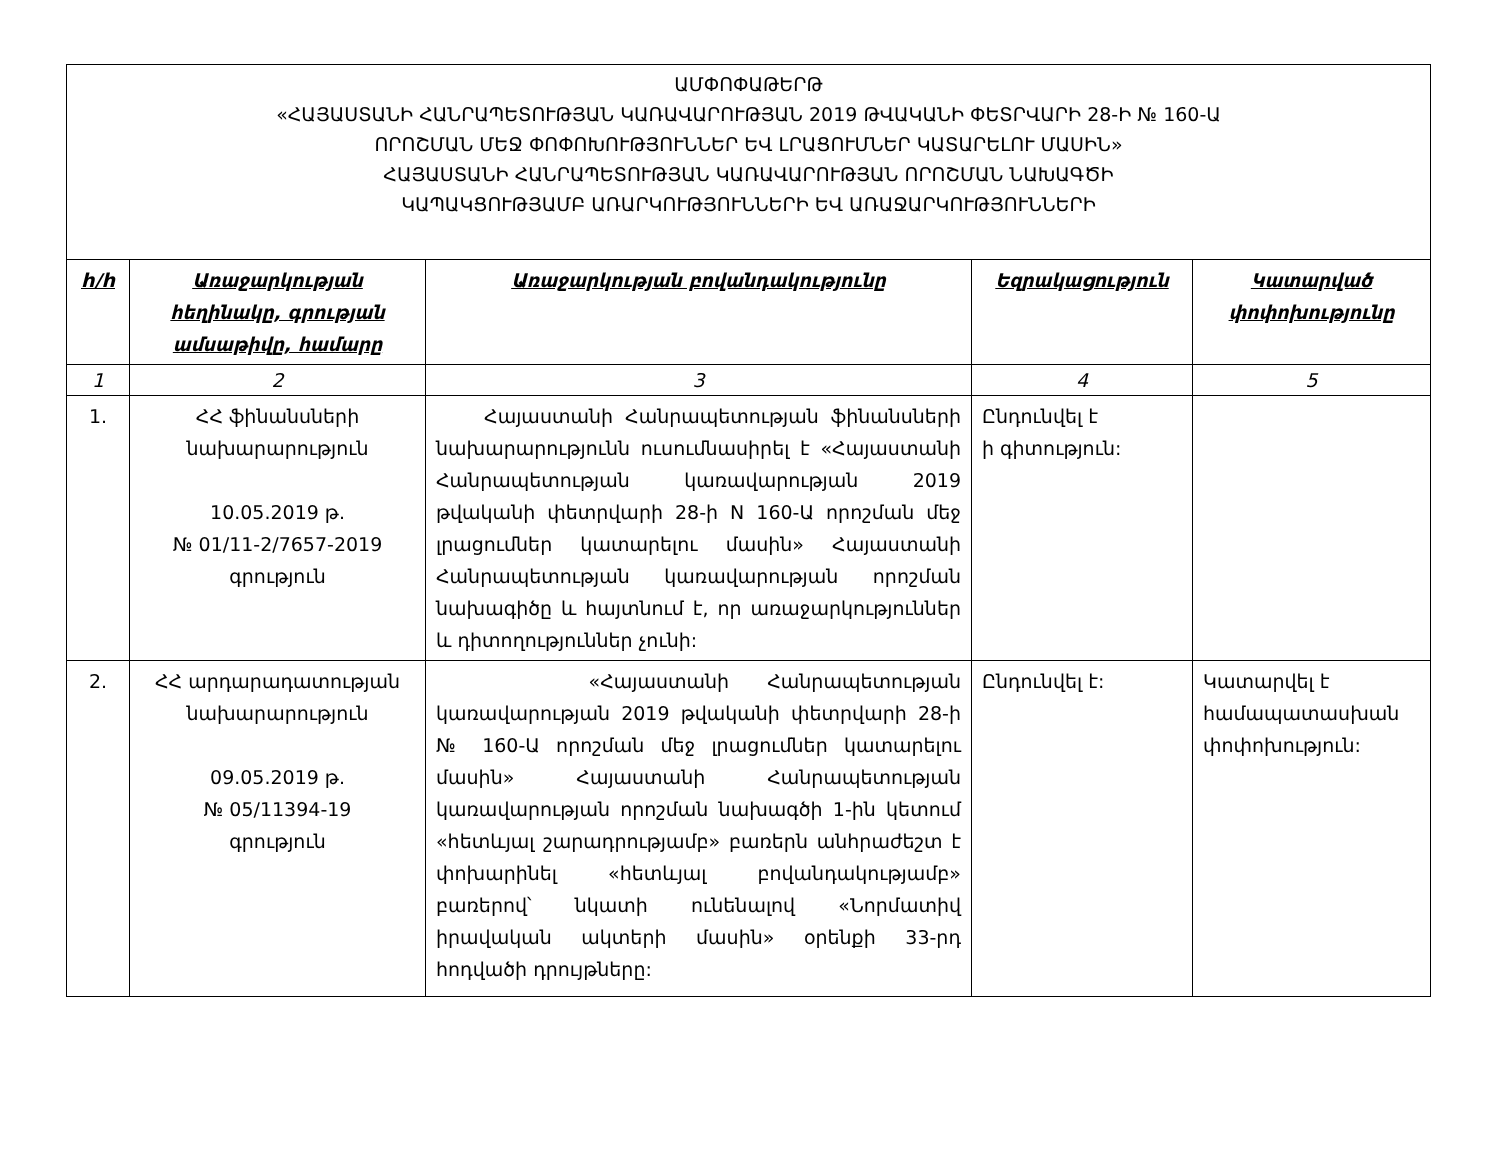| ԱՄՓՈՓԱԹԵՐԹ «ՀԱՅԱՍՏԱՆԻ ՀԱՆՐԱՊԵՏՈՒԹՅԱՆ ԿԱՌԱՎԱՐՈՒԹՅԱՆ 2019 ԹՎԱԿԱՆԻ ՓԵՏՐՎԱՐԻ 28-Ի № 160-Ա ՈՐՈՇՄԱՆ ՄԵՋ ՓՈՓՈԽՈՒԹՅՈՒՆՆԵՐ ԵՎ ԼՐԱՑՈՒՄՆԵՐ ԿԱՏԱՐԵԼՈՒ ՄԱՍԻՆ» ՀԱՅԱՍՏԱՆԻ ՀԱՆՐԱՊԵՏՈՒԹՅԱՆ ԿԱՌԱՎԱՐՈՒԹՅԱՆ ՈՐՈՇՄԱՆ ՆԱԽԱԳԾԻ ԿԱՊԱԿՑՈՒԹՅԱՄԲ ԱՌԱՐԿՈՒԹՅՈՒՆՆԵՐԻ ԵՎ ԱՌԱՋԱՐԿՈՒԹՅՈՒՆՆԵՐԻ | | | | |
| --- | --- | --- | --- | --- |
| h/h | Առաջարկության հեղինակը, գրության ամսաթիվը, համարը | Առաջարկության բովանդակությունը | Եզրակացություն | Կատարված փոփոխությունը |
| 1 | 2 | 3 | 4 | 5 |
| 1. | ՀՀ ֆինանսների նախարարություն 10.05.2019 թ. № 01/11-2/7657-2019 գրություն | Հայաստանի Հանրապետության ֆինանսների նախարարությունն ուսումնասիրել է «Հայաստանի Հանրապետության կառավարության 2019 թվականի փետրվարի 28-ի N 160-Ա որոշման մեջ լրացումներ կատարելու մասին» Հայաստանի Հանրապետության կառավարության որոշման նախագիծը և հայտնում է, որ առաջարկություններ և դիտողություններ չունի: | Ընդունվել է ի գիտություն: | |
| 2. | ՀՀ արդարադատության նախարարություն 09.05.2019 թ. № 05/11394-19 գրություն | «Հայաստանի Հանրապետության կառավարության 2019 թվականի փետրվարի 28-ի № 160-Ա որոշման մեջ լրացումներ կատարելու մասին» Հայաստանի Հանրապետության կառավարության որոշման նախագծի 1-ին կետում «հետևյալ շարադրությամբ» բառերն անհրաժեշտ է փոխարինել «հետևյալ բովանդակությամբ» բառերով՝ նկատի ունենալով «Նորմատիվ իրավական ակտերի մասին» օրենքի 33-րդ հոդվածի դրույթները: | Ընդունվել է: | Կատարվել է համապատասխան փոփոխություն: |